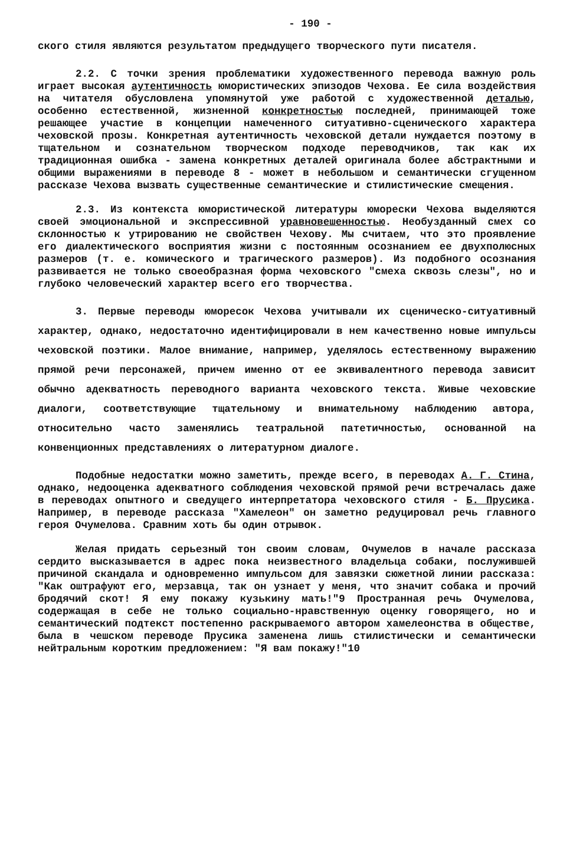- 190 -
ского стиля являются результатом предыдущего творческого пути писателя.
2.2. С точки зрения проблематики художественного перевода важную роль играет высокая аутентичность юмористических эпизодов Чехова. Ее сила воздействия на читателя обусловлена упомянутой уже работой с художественной деталью, особенно естественной, жизненной конкретностью последней, принимающей тоже решающее участие в концепции намеченного ситуативно-сценического характера чеховской прозы. Конкретная аутентичность чеховской детали нуждается поэтому в тщательном и сознательном творческом подходе переводчиков, так как их традиционная ошибка - замена конкретных деталей оригинала более абстрактными и общими выражениями в переводе 8 - может в небольшом и семантически сгущенном рассказе Чехова вызвать существенные семантические и стилистические смещения.
2.3. Из контекста юмористической литературы юморески Чехова выделяются своей эмоциональной и экспрессивной уравновешенностью. Необузданный смех со склонностью к утрированию не свойствен Чехову. Мы считаем, что это проявление его диалектического восприятия жизни с постоянным осознанием ее двухполюсных размеров (т. е. комического и трагического размеров). Из подобного осознания развивается не только своеобразная форма чеховского "смеха сквозь слезы", но и глубоко человеческий характер всего его творчества.
3. Первые переводы юморесок Чехова учитывали их сценическо-ситуативный характер, однако, недостаточно идентифицировали в нем качественно новые импульсы чеховской поэтики. Малое внимание, например, уделялось естественному выражению прямой речи персонажей, причем именно от ее эквивалентного перевода зависит обычно адекватность переводного варианта чеховского текста. Живые чеховские диалоги, соответствующие тщательному и внимательному наблюдению автора, относительно часто заменялись театральной патетичностью, основанной на конвенционных представлениях о литературном диалоге.
Подобные недостатки можно заметить, прежде всего, в переводах А. Г. Стина, однако, недооценка адекватного соблюдения чеховской прямой речи встречалась даже в переводах опытного и сведущего интерпретатора чеховского стиля - Б. Прусика. Например, в переводе рассказа "Хамелеон" он заметно редуцировал речь главного героя Очумелова. Сравним хоть бы один отрывок.
Желая придать серьезный тон своим словам, Очумелов в начале рассказа сердито высказывается в адрес пока неизвестного владельца собаки, послужившей причиной скандала и одновременно импульсом для завязки сюжетной линии рассказа: "Как оштрафуют его, мерзавца, так он узнает у меня, что значит собака и прочий бродячий скот! Я ему покажу кузькину мать!"9 Пространная речь Очумелова, содержащая в себе не только социально-нравственную оценку говорящего, но и семантический подтекст постепенно раскрываемого автором хамелеонства в обществе, была в чешском переводе Прусика заменена лишь стилистически и семантически нейтральным коротким предложением: "Я вам покажу!"10